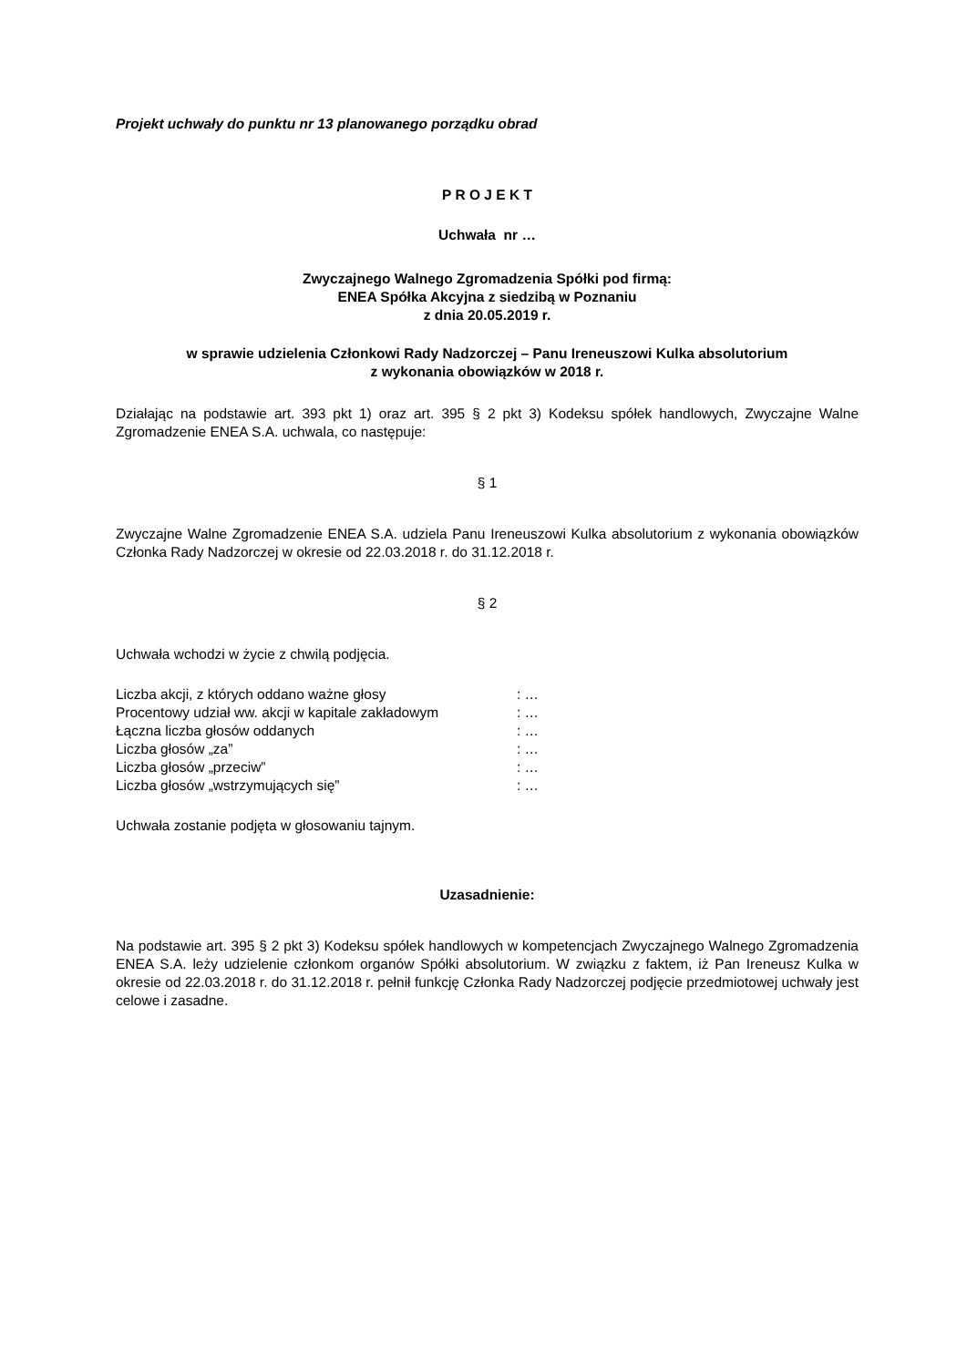Projekt uchwały do punktu nr 13 planowanego porządku obrad
P R O J E K T
Uchwała nr …
Zwyczajnego Walnego Zgromadzenia Spółki pod firmą:
ENEA Spółka Akcyjna z siedzibą w Poznaniu
z dnia 20.05.2019 r.
w sprawie udzielenia Członkowi Rady Nadzorczej – Panu Ireneuszowi Kulka absolutorium
z wykonania obowiązków w 2018 r.
Działając na podstawie art. 393 pkt 1) oraz art. 395 § 2 pkt 3) Kodeksu spółek handlowych, Zwyczajne Walne Zgromadzenie ENEA S.A. uchwala, co następuje:
§ 1
Zwyczajne Walne Zgromadzenie ENEA S.A. udziela Panu Ireneuszowi Kulka absolutorium z wykonania obowiązków Członka Rady Nadzorczej w okresie od 22.03.2018 r. do 31.12.2018 r.
§ 2
Uchwała wchodzi w życie z chwilą podjęcia.
| Liczba akcji, z których oddano ważne głosy | : … |
| Procentowy udział ww. akcji w kapitale zakładowym | : … |
| Łączna liczba głosów oddanych | : … |
| Liczba głosów „za” | : … |
| Liczba głosów „przeciw” | : … |
| Liczba głosów „wstrzymujących się” | : … |
Uchwała zostanie podjęta w głosowaniu tajnym.
Uzasadnienie:
Na podstawie art. 395 § 2 pkt 3) Kodeksu spółek handlowych w kompetencjach Zwyczajnego Walnego Zgromadzenia ENEA S.A. leży udzielenie członkom organów Spółki absolutorium. W związku z faktem, iż Pan Ireneusz Kulka w okresie od 22.03.2018 r. do 31.12.2018 r. pełnił funkcję Członka Rady Nadzorczej podjęcie przedmiotowej uchwały jest celowe i zasadne.